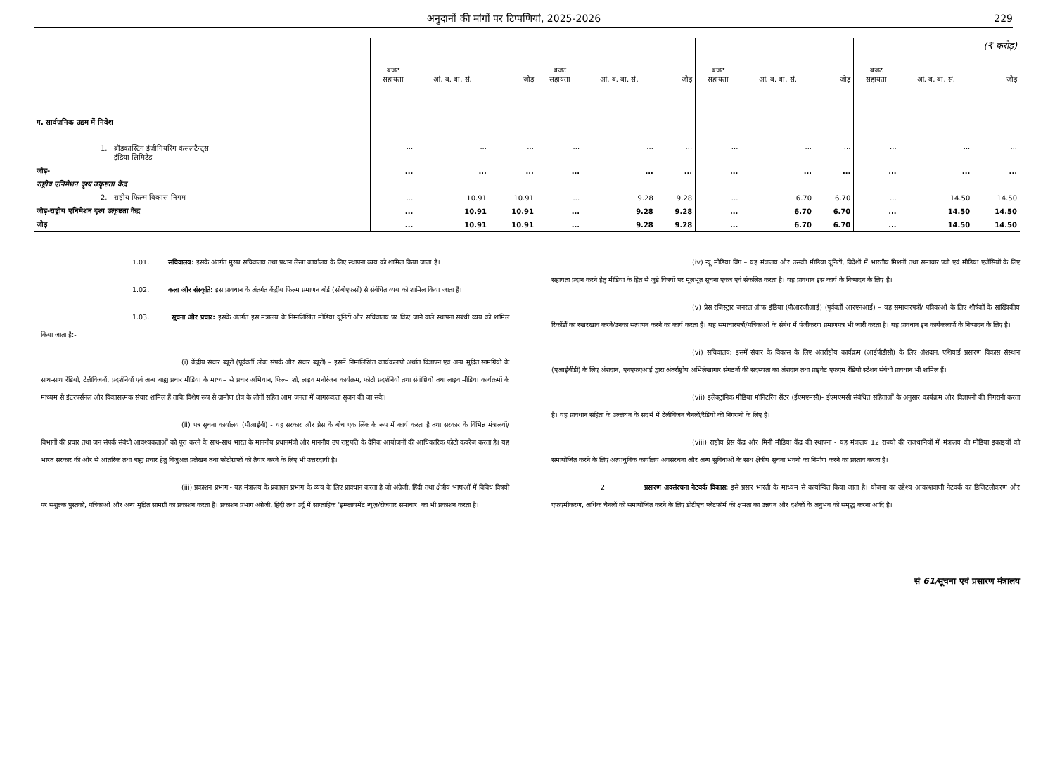अनुदानों की मांगों पर टिप्पणियां, 2025-2026 229
| | | | | | | | | | | (₹ करोड़) | | |
| | बजट सहायता | आं. ब. बा. सं. | जोड़ | बजट सहायता | आं. ब. बा. सं. | जोड़ | बजट सहायता | आं. ब. बा. सं. | जोड़ | बजट सहायता | आं. ब. बा. सं. | जोड़ |
| ग. सार्वजनिक उद्यम में निवेश | | | | | | | | | | | | |
| 1. ब्रॉडकास्टिंग इंजीनियरिंग कंसलटैन्ट्स इंडिया लिमिटेड | ... | ... | ... | ... | ... | ... | ... | ... | ... | ... | ... | ... |
| जोड़- | ... | ... | ... | ... | ... | ... | ... | ... | ... | ... | ... | ... |
| राष्ट्रीय एनिमेशन दृश्य उत्कृष्टता केंद्र | | | | | | | | | | | | |
| 2. राष्ट्रीय फिल्म विकास निगम | ... | 10.91 | 10.91 | ... | 9.28 | 9.28 | ... | 6.70 | 6.70 | ... | 14.50 | 14.50 |
| जोड़-राष्ट्रीय एनिमेशन दृश्य उत्कृष्टता केंद्र | ... | 10.91 | 10.91 | ... | 9.28 | 9.28 | ... | 6.70 | 6.70 | ... | 14.50 | 14.50 |
| जोड़ | ... | 10.91 | 10.91 | ... | 9.28 | 9.28 | ... | 6.70 | 6.70 | ... | 14.50 | 14.50 |
1.01. सचिवालय: इसके अंतर्गत मुख्य सचिवालय तथा प्रधान लेखा कार्यालय के लिए स्थापना व्यय को शामिल किया जाता है।
1.02. कला और संस्कृति: इस प्रावधान के अंतर्गत केंद्रीय फिल्म प्रमाणन बोर्ड (सीबीएफसी) से संबंधित व्यय को शामिल किया जाता है।
1.03. सूचना और प्रचार: इसके अंतर्गत इस मंत्रालय के निम्नलिखित मीडिया यूनिटों और सचिवालय पर किए जाने वाले स्थापना संबंधी व्यय को शामिल किया जाता है:-
(i) केंद्रीय संचार ब्यूरो (पूर्ववर्ती लोक संपर्क और संचार ब्यूरो) – इसमें निम्नलिखित कार्यकलापों अर्थात विज्ञापन एवं अन्य मुद्रित सामग्रियों के साथ-साथ रेडियो, टेलीविजनों, प्रदर्शनियों एवं अन्य बाह्य प्रचार मीडिया के माध्यम से प्रचार अभियान, फिल्म शो, लाइव मनोरंजन कार्यक्रम, फोटो प्रदर्शनियों तथा संगोष्ठियों तथा लाइव मीडिया कार्यक्रमों के माध्यम से इंटरपर्सनल और विकासात्मक संचार शामिल हैं ताकि विशेष रूप से ग्रामीण क्षेत्र के लोगों सहित आम जनता में जागरूकता सृजन की जा सके।
(ii) पत्र सूचना कार्यालय (पीआईबी) - यह सरकार और प्रेस के बीच एक लिंक के रूप में कार्य करता है तथा सरकार के विभिन्न मंत्रालयों/विभागों की प्रचार तथा जन संपर्क संबंधी आवश्यकताओं को पूरा करने के साथ-साथ भारत के माननीय प्रधानमंत्री और माननीय उप राष्ट्रपति के दैनिक आयोजनों की आधिकारिक फोटो कवरेज करता है। यह भारत सरकार की ओर से आंतरिक तथा बाह्य प्रचार हेतु विजुअल प्रलेखन तथा फोटोग्राफों को तैयार करने के लिए भी उत्तरदायी है।
(iii) प्रकाशन प्रभाग - यह मंत्रालय के प्रकाशन प्रभाग के व्यय के लिए प्रावधान करता है जो अंग्रेजी, हिंदी तथा क्षेत्रीय भाषाओं में विविध विषयों पर सशुल्क पुस्तकों, पत्रिकाओं और अन्य मुद्रित सामग्री का प्रकाशन करता है। प्रकाशन प्रभाग अंग्रेजी, हिंदी तथा उर्दू में साप्ताहिक 'इम्प्लायमेंट न्यूज़/रोजगार समाचार' का भी प्रकाशन करता है।
(iv) न्यू मीडिया विंग – यह मंत्रालय और उसकी मीडिया यूनिटों, विदेशों में भारतीय मिशनों तथा समाचार पत्रों एवं मीडिया एजेंसियों के लिए सहायता प्रदान करने हेतु मीडिया के हित से जुड़े विषयों पर मूलभूत सूचना एकत्र एवं संकलित करता है। यह प्रावधान इस कार्य के निष्पादन के लिए है।
(v) प्रेस रजिस्ट्रार जनरल ऑफ इंडिया (पीआरजीआई) (पूर्ववर्ती आरएनआई) – यह समाचारपत्रों/ पत्रिकाओं के लिए शीर्षकों के सांख्यिकीय रिकॉर्डों का रखरखाव करने/उनका सत्यापन करने का कार्य करता है। यह समाचारपत्रों/पत्रिकाओं के संबंध में पंजीकरण प्रमाणपत्र भी जारी करता है। यह प्रावधान इन कार्यकलापों के निष्पादन के लिए है।
(vi) सचिवालय: इसमें संचार के विकास के लिए अंतर्राष्ट्रीय कार्यक्रम (आईपीडीसी) के लिए अंशदान, एशियाई प्रसारण विकास संस्थान (एआईबीडी) के लिए अंशदान, एनएफएआई द्वारा अंतर्राष्ट्रीय अभिलेखागार संगठनों की सदस्यता का अंशदान तथा प्राइवेट एफएम रेडियो स्टेशन संबंधी प्रावधान भी शामिल हैं।
(vii) इलेक्ट्रॉनिक मीडिया मॉनिटरिंग सेंटर (ईएमएमसी)- ईएमएमसी संबंधित संहिताओं के अनुसार कार्यक्रम और विज्ञापनों की निगरानी करता है। यह प्रावधान संहिता के उल्लंघन के संदर्भ में टेलीविजन चैनलों/रेडियो की निगरानी के लिए है।
(viii) राष्ट्रीय प्रेस केंद्र और मिनी मीडिया केंद्र की स्थापना - यह मंत्रालय 12 राज्यों की राजधानियों में मंत्रालय की मीडिया इकाइयों को समायोजित करने के लिए अत्याधुनिक कार्यालय अवसंरचना और अन्य सुविधाओं के साथ क्षेत्रीय सूचना भवनों का निर्माण करने का प्रस्ताव करता है।
2. प्रसारण अवसंरचना नेटवर्क विकास: इसे प्रसार भारती के माध्यम से कार्यान्वित किया जाता है। योजना का उद्देश्य आकाशवाणी नेटवर्क का डिजिटलीकरण और एफएमीकरण, अधिक चैनलों को समायोजित करने के लिए डीटीएच प्लेटफॉर्म की क्षमता का उन्नयन और दर्शकों के अनुभव को समृद्ध करना आदि है।
सं 61/सूचना एवं प्रसारण मंत्रालय